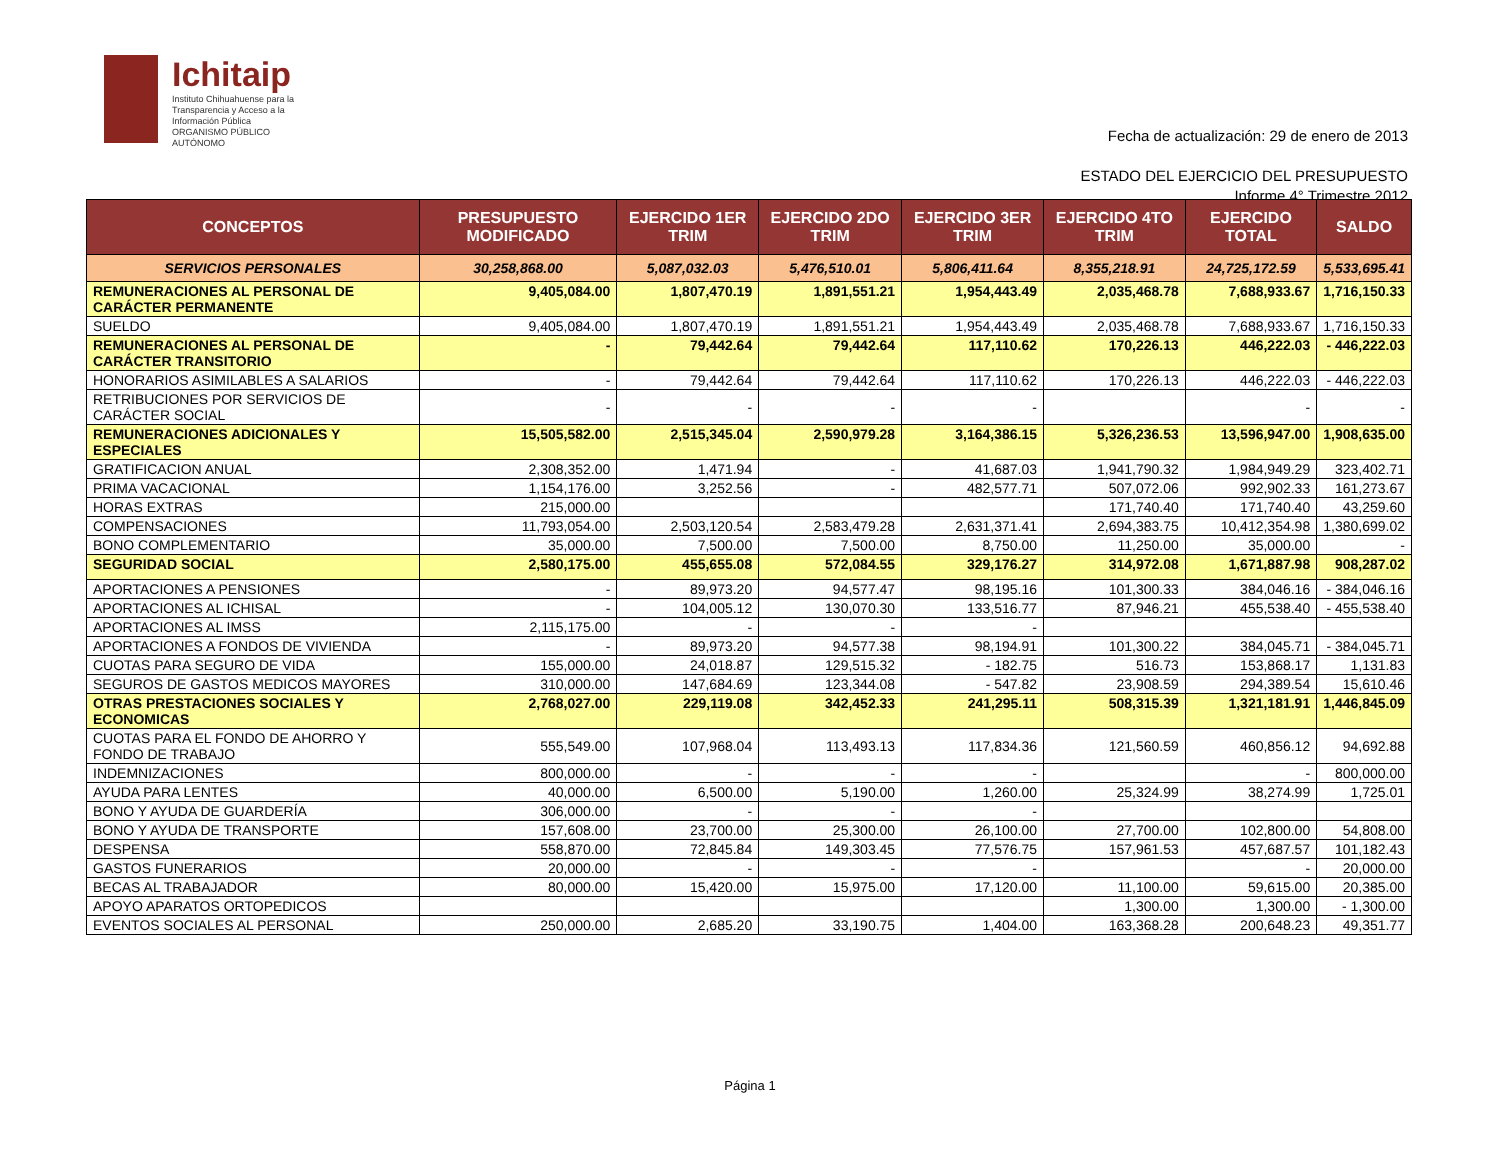Ichitaip
Instituto Chihuahuense para la
Transparencia y Acceso a la
Información Pública
ORGANISMO PÚBLICO AUTÓNOMO
Fecha de actualización: 29 de enero de 2013
ESTADO DEL EJERCICIO DEL PRESUPUESTO
Informe 4° Trimestre 2012
| CONCEPTOS | PRESUPUESTO MODIFICADO | EJERCIDO 1ER TRIM | EJERCIDO 2DO TRIM | EJERCIDO 3ER TRIM | EJERCIDO 4TO TRIM | EJERCIDO TOTAL | SALDO |
| --- | --- | --- | --- | --- | --- | --- | --- |
| SERVICIOS PERSONALES | 30,258,868.00 | 5,087,032.03 | 5,476,510.01 | 5,806,411.64 | 8,355,218.91 | 24,725,172.59 | 5,533,695.41 |
| REMUNERACIONES AL PERSONAL DE CARÁCTER PERMANENTE | 9,405,084.00 | 1,807,470.19 | 1,891,551.21 | 1,954,443.49 | 2,035,468.78 | 7,688,933.67 | 1,716,150.33 |
| SUELDO | 9,405,084.00 | 1,807,470.19 | 1,891,551.21 | 1,954,443.49 | 2,035,468.78 | 7,688,933.67 | 1,716,150.33 |
| REMUNERACIONES AL PERSONAL DE CARÁCTER TRANSITORIO | - | 79,442.64 | 79,442.64 | 117,110.62 | 170,226.13 | 446,222.03 | - 446,222.03 |
| HONORARIOS ASIMILABLES A SALARIOS | - | 79,442.64 | 79,442.64 | 117,110.62 | 170,226.13 | 446,222.03 | - 446,222.03 |
| RETRIBUCIONES POR SERVICIOS DE CARÁCTER SOCIAL | - | - | - | - | | - | - |
| REMUNERACIONES ADICIONALES Y ESPECIALES | 15,505,582.00 | 2,515,345.04 | 2,590,979.28 | 3,164,386.15 | 5,326,236.53 | 13,596,947.00 | 1,908,635.00 |
| GRATIFICACION ANUAL | 2,308,352.00 | 1,471.94 | - | 41,687.03 | 1,941,790.32 | 1,984,949.29 | 323,402.71 |
| PRIMA VACACIONAL | 1,154,176.00 | 3,252.56 | - | 482,577.71 | 507,072.06 | 992,902.33 | 161,273.67 |
| HORAS EXTRAS | 215,000.00 | | | | 171,740.40 | 171,740.40 | 43,259.60 |
| COMPENSACIONES | 11,793,054.00 | 2,503,120.54 | 2,583,479.28 | 2,631,371.41 | 2,694,383.75 | 10,412,354.98 | 1,380,699.02 |
| BONO COMPLEMENTARIO | 35,000.00 | 7,500.00 | 7,500.00 | 8,750.00 | 11,250.00 | 35,000.00 | - |
| SEGURIDAD SOCIAL | 2,580,175.00 | 455,655.08 | 572,084.55 | 329,176.27 | 314,972.08 | 1,671,887.98 | 908,287.02 |
| APORTACIONES A PENSIONES | - | 89,973.20 | 94,577.47 | 98,195.16 | 101,300.33 | 384,046.16 | - 384,046.16 |
| APORTACIONES AL ICHISAL | - | 104,005.12 | 130,070.30 | 133,516.77 | 87,946.21 | 455,538.40 | - 455,538.40 |
| APORTACIONES AL IMSS | 2,115,175.00 | - | - | - | | | |
| APORTACIONES A FONDOS DE VIVIENDA | - | 89,973.20 | 94,577.38 | 98,194.91 | 101,300.22 | 384,045.71 | - 384,045.71 |
| CUOTAS PARA SEGURO DE VIDA | 155,000.00 | 24,018.87 | 129,515.32 | - 182.75 | 516.73 | 153,868.17 | 1,131.83 |
| SEGUROS DE GASTOS MEDICOS MAYORES | 310,000.00 | 147,684.69 | 123,344.08 | - 547.82 | 23,908.59 | 294,389.54 | 15,610.46 |
| OTRAS PRESTACIONES SOCIALES Y ECONOMICAS | 2,768,027.00 | 229,119.08 | 342,452.33 | 241,295.11 | 508,315.39 | 1,321,181.91 | 1,446,845.09 |
| CUOTAS PARA EL FONDO DE AHORRO Y FONDO DE TRABAJO | 555,549.00 | 107,968.04 | 113,493.13 | 117,834.36 | 121,560.59 | 460,856.12 | 94,692.88 |
| INDEMNIZACIONES | 800,000.00 | - | - | - | | - | 800,000.00 |
| AYUDA PARA LENTES | 40,000.00 | 6,500.00 | 5,190.00 | 1,260.00 | 25,324.99 | 38,274.99 | 1,725.01 |
| BONO Y AYUDA DE GUARDERÍA | 306,000.00 | - | - | - | | | |
| BONO Y AYUDA DE TRANSPORTE | 157,608.00 | 23,700.00 | 25,300.00 | 26,100.00 | 27,700.00 | 102,800.00 | 54,808.00 |
| DESPENSA | 558,870.00 | 72,845.84 | 149,303.45 | 77,576.75 | 157,961.53 | 457,687.57 | 101,182.43 |
| GASTOS FUNERARIOS | 20,000.00 | - | - | - | | - | 20,000.00 |
| BECAS AL TRABAJADOR | 80,000.00 | 15,420.00 | 15,975.00 | 17,120.00 | 11,100.00 | 59,615.00 | 20,385.00 |
| APOYO APARATOS ORTOPEDICOS | | | | | 1,300.00 | 1,300.00 | - 1,300.00 |
| EVENTOS SOCIALES AL PERSONAL | 250,000.00 | 2,685.20 | 33,190.75 | 1,404.00 | 163,368.28 | 200,648.23 | 49,351.77 |
Página 1